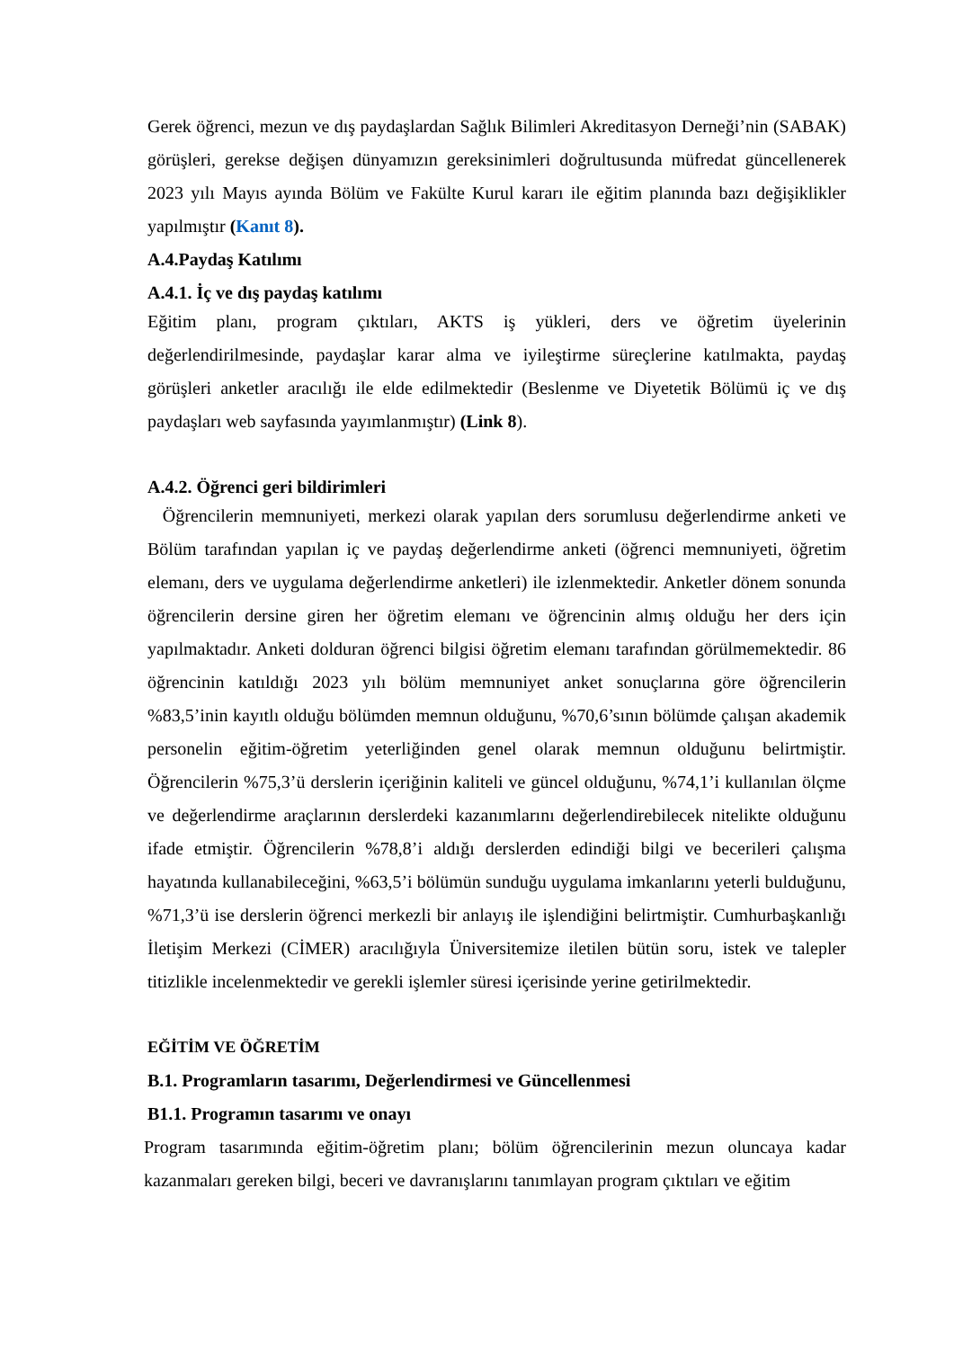Gerek öğrenci, mezun ve dış paydaşlardan Sağlık Bilimleri Akreditasyon Derneği’nin (SABAK) görüşleri, gerekse değişen dünyamızın gereksinimleri doğrultusunda müfredat güncellenerek 2023 yılı Mayıs ayında Bölüm ve Fakülte Kurul kararı ile eğitim planında bazı değişiklikler yapılmıştır (Kanıt 8).
A.4.Paydaş Katılımı
A.4.1. İç ve dış paydaş katılımı
Eğitim planı, program çıktıları, AKTS iş yükleri, ders ve öğretim üyelerinin değerlendirilmesinde, paydaşlar karar alma ve iyileştirme süreçlerine katılmakta, paydaş görüşleri anketler aracılığı ile elde edilmektedir (Beslenme ve Diyetetik Bölümü iç ve dış paydaşları web sayfasında yayımlanmıştır) (Link 8).
A.4.2. Öğrenci geri bildirimleri
Öğrencilerin memnuniyeti, merkezi olarak yapılan ders sorumlusu değerlendirme anketi ve Bölüm tarafından yapılan iç ve paydaş değerlendirme anketi (öğrenci memnuniyeti, öğretim elemanı, ders ve uygulama değerlendirme anketleri) ile izlenmektedir. Anketler dönem sonunda öğrencilerin dersine giren her öğretim elemanı ve öğrencinin almış olduğu her ders için yapılmaktadır. Anketi dolduran öğrenci bilgisi öğretim elemanı tarafından görülmemektedir. 86 öğrencinin katıldığı 2023 yılı bölüm memnuniyet anket sonuçlarına göre öğrencilerin %83,5’inin kayıtlı olduğu bölümden memnun olduğunu, %70,6’sının bölümde çalışan akademik personelin eğitim-öğretim yeterliğinden genel olarak memnun olduğunu belirtmiştir. Öğrencilerin %75,3’ü derslerin içeriğinin kaliteli ve güncel olduğunu, %74,1’i kullanılan ölçme ve değerlendirme araçlarının derslerdeki kazanımlarını değerlendirebilecek nitelikte olduğunu ifade etmiştir. Öğrencilerin %78,8’i aldığı derslerden edindiği bilgi ve becerileri çalışma hayatında kullanabileceğini, %63,5’i bölümün sunduğu uygulama imkanlarını yeterli bulduğunu, %71,3’ü ise derslerin öğrenci merkezli bir anlayış ile işlendiğini belirtmiştir. Cumhurbaşkanlığı İletişim Merkezi (CİMER) aracılığıyla Üniversitemize iletilen bütün soru, istek ve talepler titizlikle incelenmektedir ve gerekli işlemler süresi içerisinde yerine getirilmektedir.
EĞİTİM VE ÖĞRETİM
B.1. Programların tasarımı, Değerlendirmesi ve Güncellenmesi
B1.1. Programın tasarımı ve onayı
Program tasarımında eğitim-öğretim planı; bölüm öğrencilerinin mezun oluncaya kadar kazanmaları gereken bilgi, beceri ve davranışlarını tanımlayan program çıktıları ve eğitim